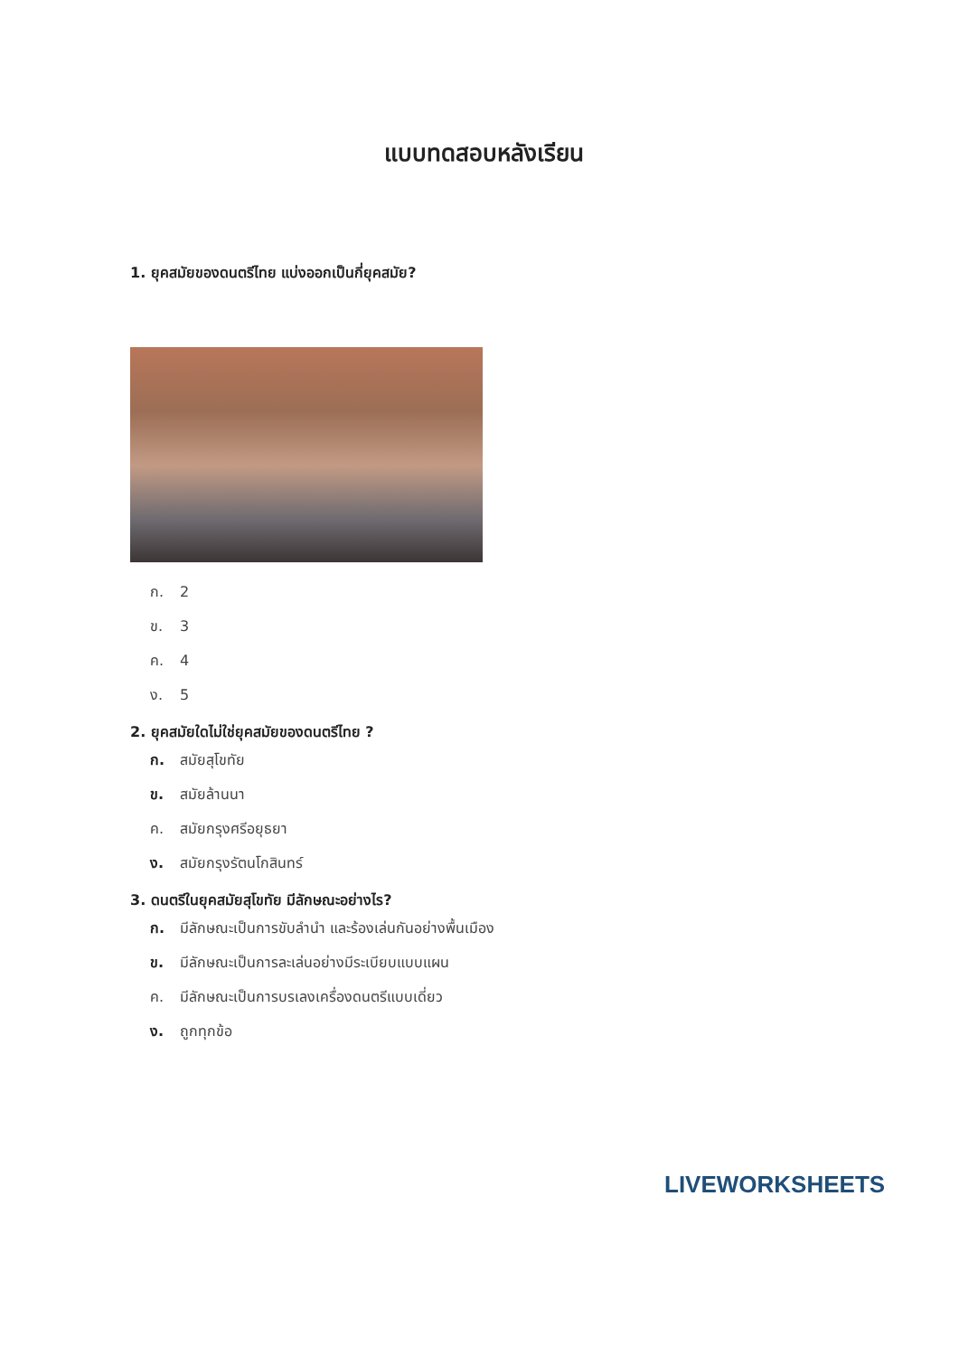แบบทดสอบหลังเรียน
1. ยุคสมัยของดนตรีไทย แบ่งออกเป็นกี่ยุคสมัย?
ก. 2
ข. 3
ค. 4
ง. 5
2. ยุคสมัยใดไม่ใช่ยุคสมัยของดนตรีไทย ?
ก. สมัยสุโขทัย
ข. สมัยล้านนา
ค. สมัยกรุงศรีอยุธยา
ง. สมัยกรุงรัตนโกสินทร์
3. ดนตรีในยุคสมัยสุโขทัย มีลักษณะอย่างไร?
ก. มีลักษณะเป็นการขับลำนำ และร้องเล่นกันอย่างพื้นเมือง
ข. มีลักษณะเป็นการละเล่นอย่างมีระเบียบแบบแผน
ค. มีลักษณะเป็นการบรเลงเครื่องดนตรีแบบเดี่ยว
ง. ถูกทุกข้อ
LIVEWORKSHEETS